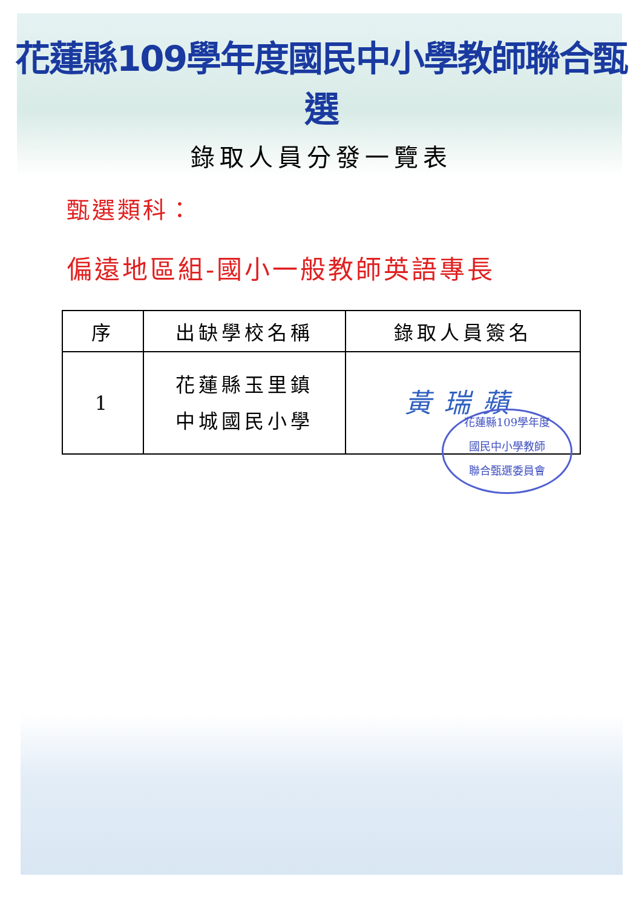花蓮縣109學年度國民中小學教師聯合甄選
錄取人員分發一覽表
甄選類科：
偏遠地區組-國小一般教師英語專長
| 序 | 出缺學校名稱 | 錄取人員簽名 |
| --- | --- | --- |
| 1 | 花蓮縣玉里鎮 中城國民小學 | 黃瑞蘋 |
花蓮縣109學年度
國民中小學教師
聯合甄選委員會